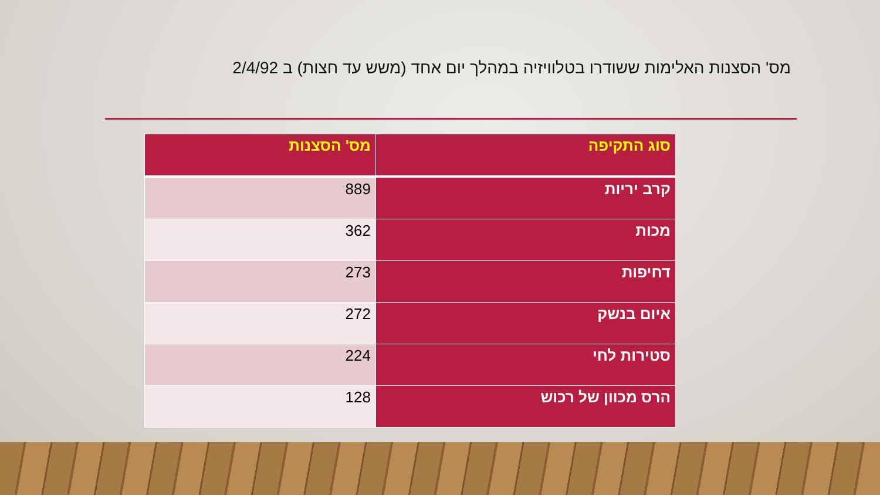מס' הסצנות האלימות ששודרו בטלוויזיה במהלך יום אחד (משש עד חצות) ב 2/4/92
| סוג התקיפה | מס' הסצנות |
| --- | --- |
| קרב יריות | 889 |
| מכות | 362 |
| דחיפות | 273 |
| איום בנשק | 272 |
| סטירות לחי | 224 |
| הרס מכוון של רכוש | 128 |